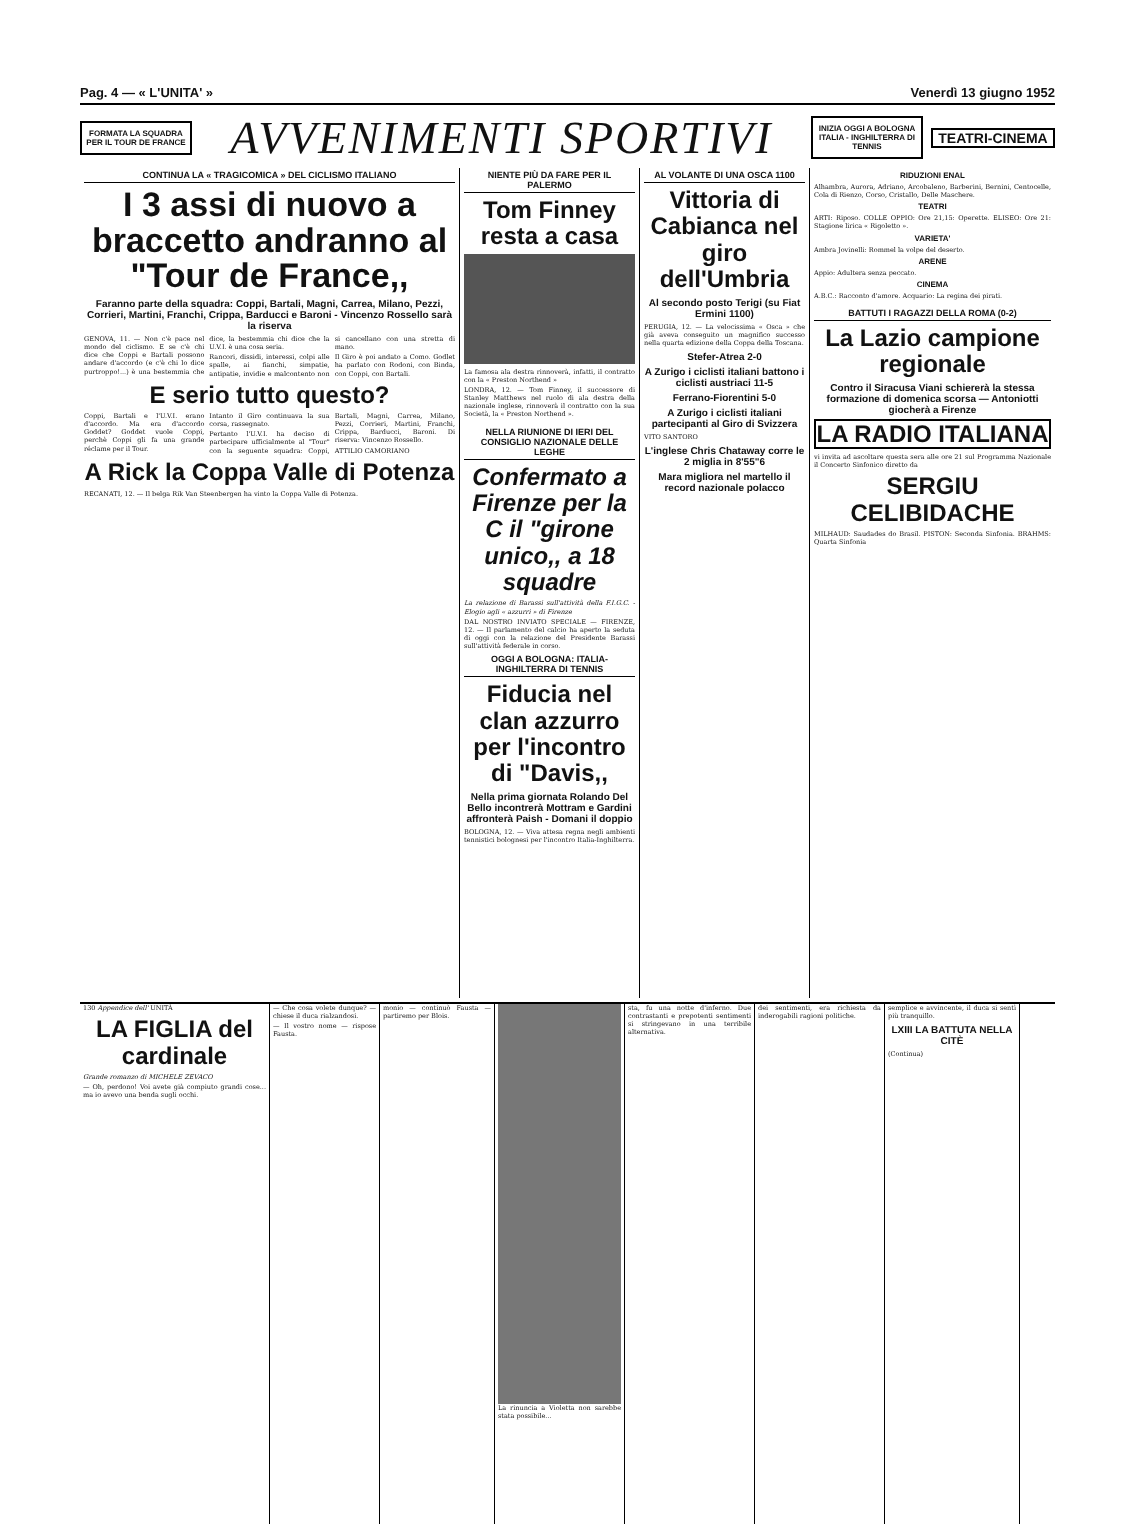Pag. 4 — « L'UNITA' » Venerdì 13 giugno 1952
FORMATA LA SQUADRA PER IL TOUR DE FRANCE
AVVENIMENTI SPORTIVI
INIZIA OGGI A BOLOGNA ITALIA - INGHILTERRA DI TENNIS
TEATRI-CINEMA
CONTINUA LA « TRAGICOMICA » DEL CICLISMO ITALIANO
I 3 assi di nuovo a braccetto andranno al "Tour de France,,
Faranno parte della squadra: Coppi, Bartali, Magni, Carrea, Milano, Pezzi, Corrieri, Martini, Franchi, Crippa, Barducci e Baroni - Vincenzo Rossello sarà la riserva
GENOVA, 11. — Non c'è pace nel mondo del ciclismo. E se c'è chi dice che Coppi e Bartali possono andare d'accordo (e c'è chi lo dice purtroppo!...) è una bestemmia che dice, la bestemmia chi dice che la U.V.I. è una cosa seria.
Rancori, dissidi, interessi, colpi alle spalle, ai fianchi, simpatie, antipatie, invidie e malcontento non si cancellano con una stretta di mano.
Il Giro è poi andato a Como. Godlet ha parlato con Rodoni, con Binda, con Coppi, con Bartali.
E serio tutto questo?
Coppi, Bartali e l'U.V.I. erano d'accordo. Ma era d'accordo Goddet? Goddet vuole Coppi, perchè Coppi gli fa una grande réclame per il Tour.
Intanto il Giro continuava la sua corsa, rassegnato.
Pertanto l'U.V.I. ha deciso di partecipare ufficialmente al "Tour" con la seguente squadra: Coppi, Bartali, Magni, Carrea, Milano, Pezzi, Corrieri, Martini, Franchi, Crippa, Barducci, Baroni. Di riserva: Vincenzo Rossello.
ATTILIO CAMORIANO
A Rick la Coppa Valle di Potenza
RECANATI, 12. — Il belga Rik Van Steenbergen ha vinto la Coppa Valle di Potenza.
NIENTE PIÙ DA FARE PER IL PALERMO
Tom Finney resta a casa
La famosa ala destra rinnoverà, infatti, il contratto con la « Preston Northend »
LONDRA, 12. — Tom Finney, il successore di Stanley Matthews nel ruolo di ala destra della nazionale inglese, rinnoverà il contratto con la sua Società, la « Preston Northend ».
NELLA RIUNIONE DI IERI DEL CONSIGLIO NAZIONALE DELLE LEGHE
Confermato a Firenze per la C il "girone unico,, a 18 squadre
La relazione di Barassi sull'attività della F.I.G.C. - Elogio agli « azzurri » di Firenze
DAL NOSTRO INVIATO SPECIALE — FIRENZE, 12. — Il parlamento del calcio ha aperto la seduta di oggi con la relazione del Presidente Barassi sull'attività federale in corso.
OGGI A BOLOGNA: ITALIA-INGHILTERRA DI TENNIS
Fiducia nel clan azzurro per l'incontro di "Davis,,
Nella prima giornata Rolando Del Bello incontrerà Mottram e Gardini affronterà Paish - Domani il doppio
BOLOGNA, 12. — Viva attesa regna negli ambienti tennistici bolognesi per l'incontro Italia-Inghilterra.
AL VOLANTE DI UNA OSCA 1100
Vittoria di Cabianca nel giro dell'Umbria
Al secondo posto Terigi (su Fiat Ermini 1100)
PERUGIA, 12. — La velocissima « Osca » che già aveva conseguito un magnifico successo nella quarta edizione della Coppa della Toscana.
Stefer-Atrea 2-0
A Zurigo i ciclisti italiani battono i ciclisti austriaci 11-5
Ferrano-Fiorentini 5-0
A Zurigo i ciclisti italiani partecipanti al Giro di Svizzera
VITO SANTORO
L'inglese Chris Chataway corre le 2 miglia in 8'55"6
Mara migliora nel martello il record nazionale polacco
RIDUZIONI ENAL
Alhambra, Aurora, Adriano, Arcobaleno, Barberini, Bernini, Centocelle, Cola di Rienzo, Corso, Cristallo, Delle Maschere.
TEATRI
ARTI: Riposo. COLLE OPPIO: Ore 21,15: Operette. ELISEO: Ore 21: Stagione lirica « Rigoletto ».
VARIETA'
Ambra Jovinelli: Rommel la volpe del deserto.
ARENE
Appio: Adultera senza peccato.
CINEMA
A.B.C.: Racconto d'amore. Acquario: La regina dei pirati.
BATTUTI I RAGAZZI DELLA ROMA (0-2)
La Lazio campione regionale
Contro il Siracusa Viani schiererà la stessa formazione di domenica scorsa — Antoniotti giocherà a Firenze
LA RADIO ITALIANA
vi invita ad ascoltare questa sera alle ore 21 sul Programma Nazionale il Concerto Sinfonico diretto da
SERGIU CELIBIDACHE
MILHAUD: Saudades do Brasil. PISTON: Seconda Sinfonia. BRAHMS: Quarta Sinfonia
130 Appendice dell' UNITÀ
LA FIGLIA del cardinale
Grande romanzo di MICHELE ZEVACO
— Oh, perdono! Voi avete già compiuto grandi cose... ma io avevo una benda sugli occhi.
— Che cosa volete dunque? — chiese il duca rialzandosi.
— Il vostro nome — rispose Fausta.
monio — continuò Fausta — partiremo per Blois.
La rinuncia a Violetta non sarebbe stata possibile...
sta, fu una notte d'inferno. Due contrastanti e prepotenti sentimenti si stringevano in una terribile alternativa.
dei sentimenti, era richiesta da inderogabili ragioni politiche.
semplice e avvincente, il duca si sentì più tranquillo.
LXIII LA BATTUTA NELLA CITÈ
(Continua)